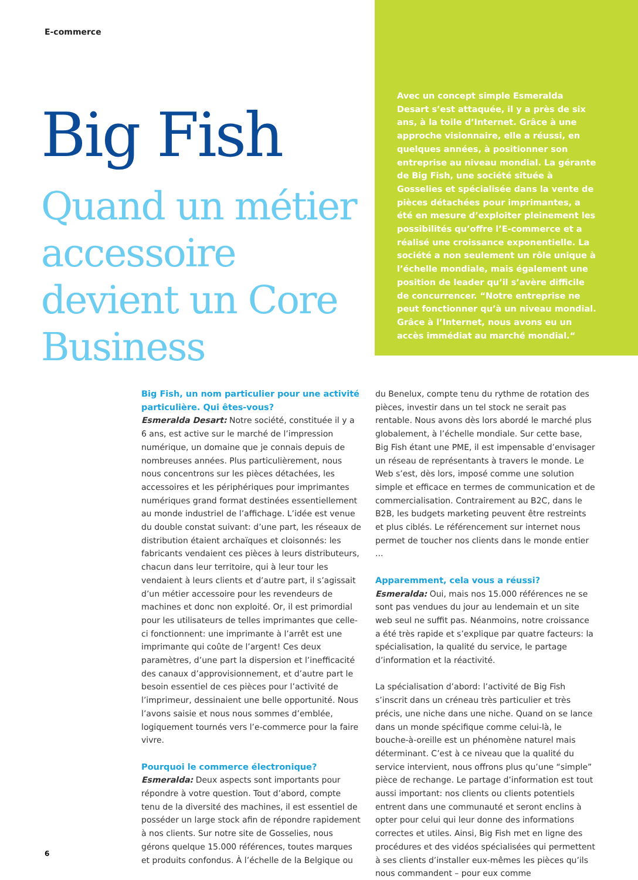E-commerce
Big Fish
Quand un métier accessoire devient un Core Business
Avec un concept simple Esmeralda Desart s’est attaquée, il y a près de six ans, à la toile d’Internet. Grâce à une approche visionnaire, elle a réussi, en quelques années, à positionner son entreprise au niveau mondial. La gérante de Big Fish, une société située à Gosselies et spécialisée dans la vente de pièces détachées pour imprimantes, a été en mesure d’exploiter pleinement les possibilités qu’offre l’E-commerce et a réalisé une croissance exponentielle. La société a non seulement un rôle unique à l’échelle mondiale, mais également une position de leader qu’il s’avère difficile de concurrencer. “Notre entreprise ne peut fonctionner qu’à un niveau mondial. Grâce à l’Internet, nous avons eu un accès immédiat au marché mondial.“
Big Fish, un nom particulier pour une activité particulière. Qui êtes-vous?
Esmeralda Desart: Notre société, constituée il y a 6 ans, est active sur le marché de l’impression numérique, un domaine que je connais depuis de nombreuses années. Plus particulièrement, nous nous concentrons sur les pièces détachées, les accessoires et les périphériques pour imprimantes numériques grand format destinées essentiellement au monde industriel de l’affichage. L’idée est venue du double constat suivant: d’une part, les réseaux de distribution étaient archaïques et cloisonnés: les fabricants vendaient ces pièces à leurs distributeurs, chacun dans leur territoire, qui à leur tour les vendaient à leurs clients et d’autre part, il s’agissait d’un métier accessoire pour les revendeurs de machines et donc non exploité. Or, il est primordial pour les utilisateurs de telles imprimantes que celle-ci fonctionnent: une imprimante à l’arrêt est une imprimante qui coûte de l’argent! Ces deux paramètres, d’une part la dispersion et l’inefficacité des canaux d’approvisionnement, et d’autre part le besoin essentiel de ces pièces pour l’activité de l’imprimeur, dessinaient une belle opportunité. Nous l’avons saisie et nous nous sommes d’emblée, logiquement tournés vers l’e-commerce pour la faire vivre.
Pourquoi le commerce électronique?
Esmeralda: Deux aspects sont importants pour répondre à votre question. Tout d’abord, compte tenu de la diversité des machines, il est essentiel de posséder un large stock afin de répondre rapidement à nos clients. Sur notre site de Gosselies, nous gérons quelque 15.000 références, toutes marques et produits confondus. À l’échelle de la Belgique ou du Benelux, compte tenu du rythme de rotation des pièces, investir dans un tel stock ne serait pas rentable. Nous avons dès lors abordé le marché plus globalement, à l’échelle mondiale. Sur cette base, Big Fish étant une PME, il est impensable d’envisager un réseau de représentants à travers le monde. Le Web s’est, dès lors, imposé comme une solution simple et efficace en termes de communication et de commercialisation. Contrairement au B2C, dans le B2B, les budgets marketing peuvent être restreints et plus ciblés. Le référencement sur internet nous permet de toucher nos clients dans le monde entier ...
Apparemment, cela vous a réussi?
Esmeralda: Oui, mais nos 15.000 références ne se sont pas vendues du jour au lendemain et un site web seul ne suffit pas. Néanmoins, notre croissance a été très rapide et s’explique par quatre facteurs: la spécialisation, la qualité du service, le partage d’information et la réactivité.
La spécialisation d’abord: l’activité de Big Fish s’inscrit dans un créneau très particulier et très précis, une niche dans une niche. Quand on se lance dans un monde spécifique comme celui-là, le bouche-à-oreille est un phénomène naturel mais déterminant. C’est à ce niveau que la qualité du service intervient, nous offrons plus qu’une “simple” pièce de rechange. Le partage d’information est tout aussi important: nos clients ou clients potentiels entrent dans une communauté et seront enclins à opter pour celui qui leur donne des informations correctes et utiles. Ainsi, Big Fish met en ligne des procédures et des vidéos spécialisées qui permettent à ses clients d’installer eux-mêmes les pièces qu’ils nous commandent – pour eux comme
6